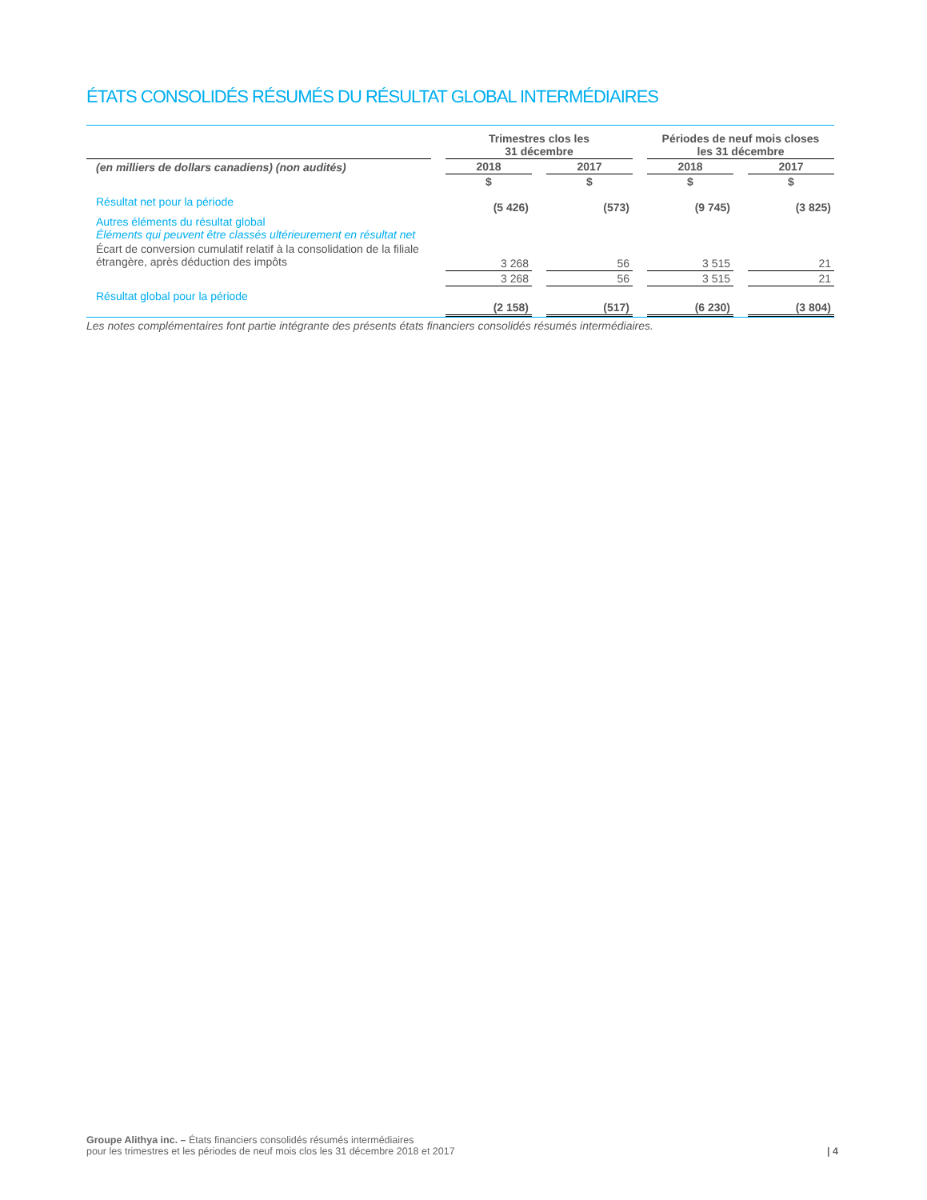ÉTATS CONSOLIDÉS RÉSUMÉS DU RÉSULTAT GLOBAL INTERMÉDIAIRES
| | | Trimestres clos les 31 décembre | | | | Périodes de neuf mois closes les 31 décembre | | |
| --- | --- | --- | --- | --- | --- | --- | --- | --- |
| (en milliers de dollars canadiens) (non audités) | | 2018 | | 2017 | | 2018 | | 2017 |
| | | $ | | $ | | $ | | $ |
| Résultat net pour la période | | (5 426) | | (573) | | (9 745) | | (3 825) |
| Autres éléments du résultat global Éléments qui peuvent être classés ultérieurement en résultat net | | | | | | | | |
| Écart de conversion cumulatif relatif à la consolidation de la filiale étrangère, après déduction des impôts | | 3 268 | | 56 | | 3 515 | | 21 |
| | | 3 268 | | 56 | | 3 515 | | 21 |
| Résultat global pour la période | | (2 158) | | (517) | | (6 230) | | (3 804) |
Les notes complémentaires font partie intégrante des présents états financiers consolidés résumés intermédiaires.
Groupe Alithya inc. – États financiers consolidés résumés intermédiaires
pour les trimestres et les périodes de neuf mois clos les 31 décembre 2018 et 2017
| 4